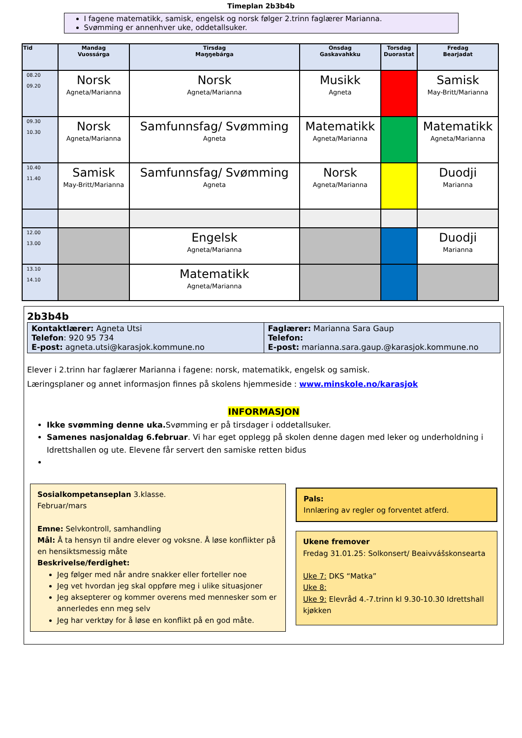Timeplan 2b3b4b
I fagene matematikk, samisk, engelsk og norsk følger 2.trinn faglærer Marianna.
Svømming er annenhver uke, oddetallsuker.
| Tid | Mandag Vuossárga | Tirsdag Maŋŋebárga | Onsdag Gaskavahkku | Torsdag Duorastat | Fredag Bearjadat |
| --- | --- | --- | --- | --- | --- |
| 08.20 09.20 | Norsk Agneta/Marianna | Norsk Agneta/Marianna | Musikk Agneta | | Samisk May-Britt/Marianna |
| 09.30 10.30 | Norsk Agneta/Marianna | Samfunnsfag/ Svømming Agneta | Matematikk Agneta/Marianna | | Matematikk Agneta/Marianna |
| 10.40 11.40 | Samisk May-Britt/Marianna | Samfunnsfag/ Svømming Agneta | Norsk Agneta/Marianna | | Duodji Marianna |
| 12.00 13.00 | | Engelsk Agneta/Marianna | | | Duodji Marianna |
| 13.10 14.10 | | Matematikk Agneta/Marianna | | | |
2b3b4b
| Kontaktlærer: Agneta Utsi Telefon : 920 95 734 E-post: agneta.utsi@karasjok.kommune.no | Faglærer: Marianna Sara Gaup Telefon: E-post: marianna.sara.gaup.@karasjok.kommune.no |
Elever i 2.trinn har faglærer Marianna i fagene: norsk, matematikk, engelsk og samisk.
Læringsplaner og annet informasjon finnes på skolens hjemmeside : www.minskole.no/karasjok
INFORMASJON
Ikke svømming denne uka. Svømming er på tirsdager i oddetallsuker.
Samenes nasjonaldag 6.februar. Vi har eget opplegg på skolen denne dagen med leker og underholdning i Idrettshallen og ute. Elevene får servert den samiske retten biđus
Sosialkompetanseplan 3.klasse.
Februar/mars
Emne: Selvkontroll, samhandling
Mål: Å ta hensyn til andre elever og voksne. Å løse konflikter på en hensiktsmessig måte
Beskrivelse/ferdighet:
Jeg følger med når andre snakker eller forteller noe
Jeg vet hvordan jeg skal oppføre meg i ulike situasjoner
Jeg aksepterer og kommer overens med mennesker som er annerledes enn meg selv
Jeg har verktøy for å løse en konflikt på en god måte.
Pals:
Innlæring av regler og forventet atferd.
Ukene fremover
Fredag 31.01.25: Solkonsert/ Beaivvášskonsearta
Uke 7: DKS “Matka”
Uke 8:
Uke 9: Elevråd 4.-7.trinn kl 9.30-10.30 Idrettshall kjøkken